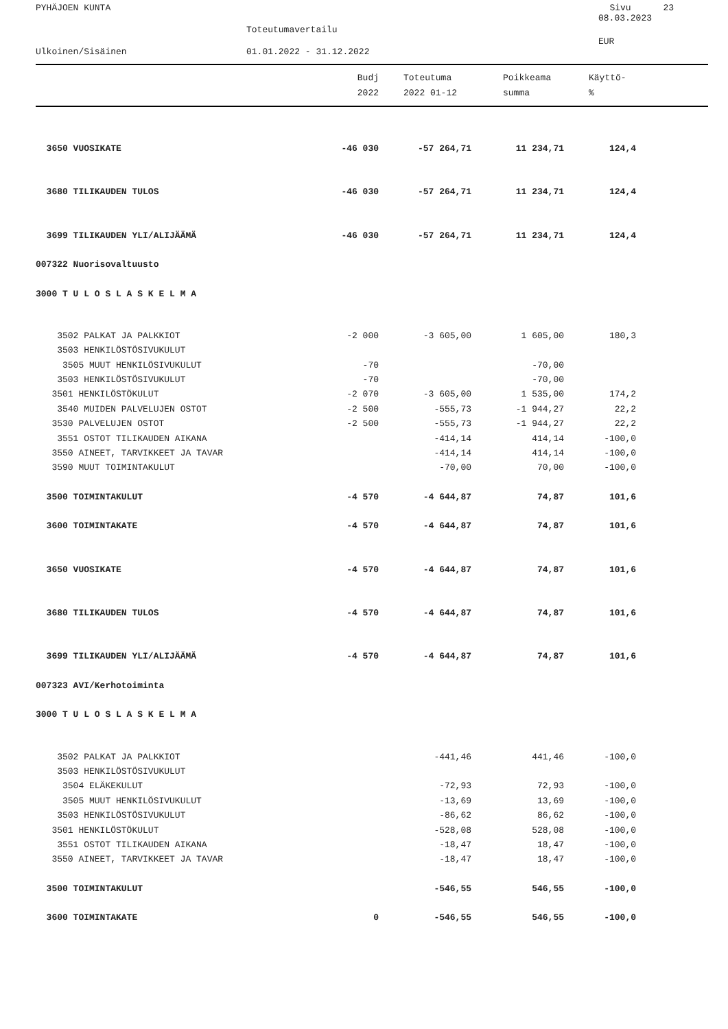PYHÄJOEN KUNTA Sivu 23
08.03.2023
Toteutumavertailu
EUR
Ulkoinen/Sisäinen 01.01.2022 - 31.12.2022
| | Budj | | Toteutuma | Poikkeama | Käyttö- |
| --- | --- | --- | --- | --- | --- |
| | 2022 | | 2022 01-12 | summa | % |
| 3650 VUOSIKATE | -46 030 | -57 264,71 | 11 234,71 | 124,4 | |
| 3680 TILIKAUDEN TULOS | -46 030 | -57 264,71 | 11 234,71 | 124,4 | |
| 3699 TILIKAUDEN YLI/ALIJÄÄMÄ | -46 030 | -57 264,71 | 11 234,71 | 124,4 | |
| 007322 Nuorisovaltuusto | | | | | |
| 3000 T U L O S L A S K E L M A | | | | | |
| 3502 PALKAT JA PALKKIOT | -2 000 | -3 605,00 | 1 605,00 | 180,3 | |
| 3503 HENKILÖSTÖSIVUKULUT | | | | | |
| 3505 MUUT HENKILÖSIVUKULUT | -70 | | -70,00 | | |
| 3503 HENKILÖSTÖSIVUKULUT | -70 | | -70,00 | | |
| 3501 HENKILÖSTÖKULUT | -2 070 | -3 605,00 | 1 535,00 | 174,2 | |
| 3540 MUIDEN PALVELUJEN OSTOT | -2 500 | -555,73 | -1 944,27 | 22,2 | |
| 3530 PALVELUJEN OSTOT | -2 500 | -555,73 | -1 944,27 | 22,2 | |
| 3551 OSTOT TILIKAUDEN AIKANA | | -414,14 | 414,14 | -100,0 | |
| 3550 AINEET, TARVIKKEET JA TAVAR | | -414,14 | 414,14 | -100,0 | |
| 3590 MUUT TOIMINTAKULUT | | -70,00 | 70,00 | -100,0 | |
| 3500 TOIMINTAKULUT | -4 570 | -4 644,87 | 74,87 | 101,6 | |
| 3600 TOIMINTAKATE | -4 570 | -4 644,87 | 74,87 | 101,6 | |
| 3650 VUOSIKATE | -4 570 | -4 644,87 | 74,87 | 101,6 | |
| 3680 TILIKAUDEN TULOS | -4 570 | -4 644,87 | 74,87 | 101,6 | |
| 3699 TILIKAUDEN YLI/ALIJÄÄMÄ | -4 570 | -4 644,87 | 74,87 | 101,6 | |
| 007323 AVI/Kerhotoiminta | | | | | |
| 3000 T U L O S L A S K E L M A | | | | | |
| 3502 PALKAT JA PALKKIOT | | -441,46 | 441,46 | -100,0 | |
| 3503 HENKILÖSTÖSIVUKULUT | | | | | |
| 3504 ELÄKEKULUT | | -72,93 | 72,93 | -100,0 | |
| 3505 MUUT HENKILÖSIVUKULUT | | -13,69 | 13,69 | -100,0 | |
| 3503 HENKILÖSTÖSIVUKULUT | | -86,62 | 86,62 | -100,0 | |
| 3501 HENKILÖSTÖKULUT | | -528,08 | 528,08 | -100,0 | |
| 3551 OSTOT TILIKAUDEN AIKANA | | -18,47 | 18,47 | -100,0 | |
| 3550 AINEET, TARVIKKEET JA TAVAR | | -18,47 | 18,47 | -100,0 | |
| 3500 TOIMINTAKULUT | | -546,55 | 546,55 | -100,0 | |
| 3600 TOIMINTAKATE | 0 | -546,55 | 546,55 | -100,0 | |